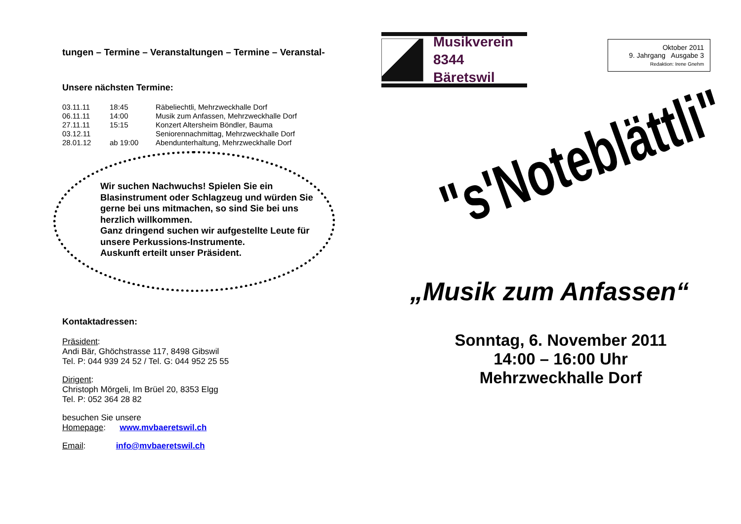tungen – Termine – Veranstaltungen – Termine – Veranstal-
Unsere nächsten Termine:
| 03.11.11 | 18:45 | Räbeliechtli, Mehrzweckhalle Dorf |
| 06.11.11 | 14:00 | Musik zum Anfassen, Mehrzweckhalle Dorf |
| 27.11.11 | 15:15 | Konzert Altersheim Böndler, Bauma |
| 03.12.11 | | Seniorennachmittag, Mehrzweckhalle Dorf |
| 28.01.12 | ab 19:00 | Abendunterhaltung, Mehrzweckhalle Dorf |
Wir suchen Nachwuchs! Spielen Sie ein Blasinstrument oder Schlagzeug und würden Sie gerne bei uns mitmachen, so sind Sie bei uns herzlich willkommen.
Ganz dringend suchen wir aufgestellte Leute für unsere Perkussions-Instrumente.
Auskunft erteilt unser Präsident.
Kontaktadressen:
Präsident:
Andi Bär, Ghöchstrasse 117, 8498 Gibswil
Tel. P: 044 939 24 52 / Tel. G: 044 952 25 55
Dirigent:
Christoph Mörgeli, Im Brüel 20, 8353 Elgg
Tel. P: 052 364 28 82
besuchen Sie unsere
Homepage: www.mvbaeretswil.ch
Email: info@mvbaeretswil.ch
Musikverein
8344 Bäretswil
Oktober 2011
9. Jahrgang Ausgabe 3
Redaktion: Irene Gnehm
"s'Noteblättli"
„Musik zum Anfassen“
Sonntag, 6. November 2011
14:00 – 16:00 Uhr
Mehrzweckhalle Dorf